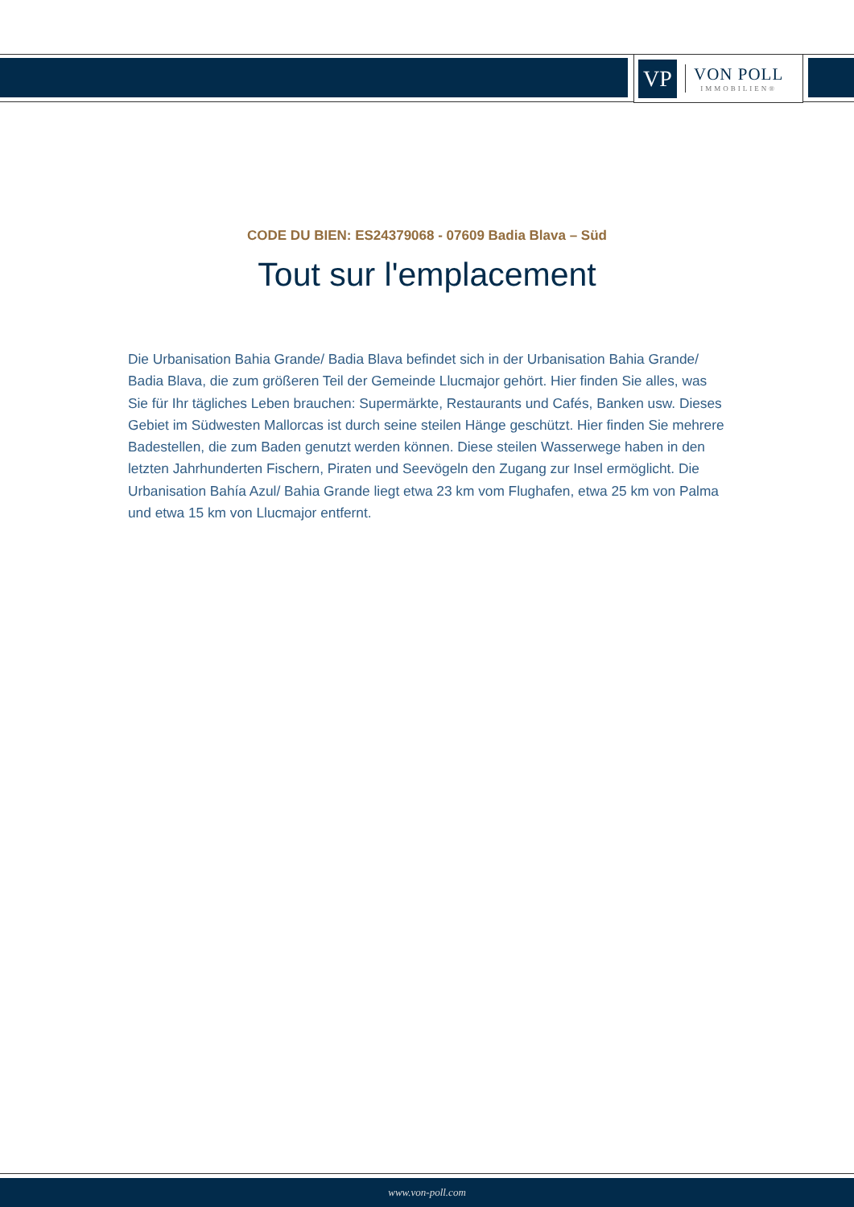VP
VON POLL
IMMOBILIEN®
CODE DU BIEN: ES24379068 - 07609 Badia Blava – Süd
Tout sur l'emplacement
Die Urbanisation Bahia Grande/ Badia Blava befindet sich in der Urbanisation Bahia Grande/ Badia Blava, die zum größeren Teil der Gemeinde Llucmajor gehört. Hier finden Sie alles, was Sie für Ihr tägliches Leben brauchen: Supermärkte, Restaurants und Cafés, Banken usw. Dieses Gebiet im Südwesten Mallorcas ist durch seine steilen Hänge geschützt. Hier finden Sie mehrere Badestellen, die zum Baden genutzt werden können. Diese steilen Wasserwege haben in den letzten Jahrhunderten Fischern, Piraten und Seevögeln den Zugang zur Insel ermöglicht. Die Urbanisation Bahía Azul/ Bahia Grande liegt etwa 23 km vom Flughafen, etwa 25 km von Palma und etwa 15 km von Llucmajor entfernt.
www.von-poll.com